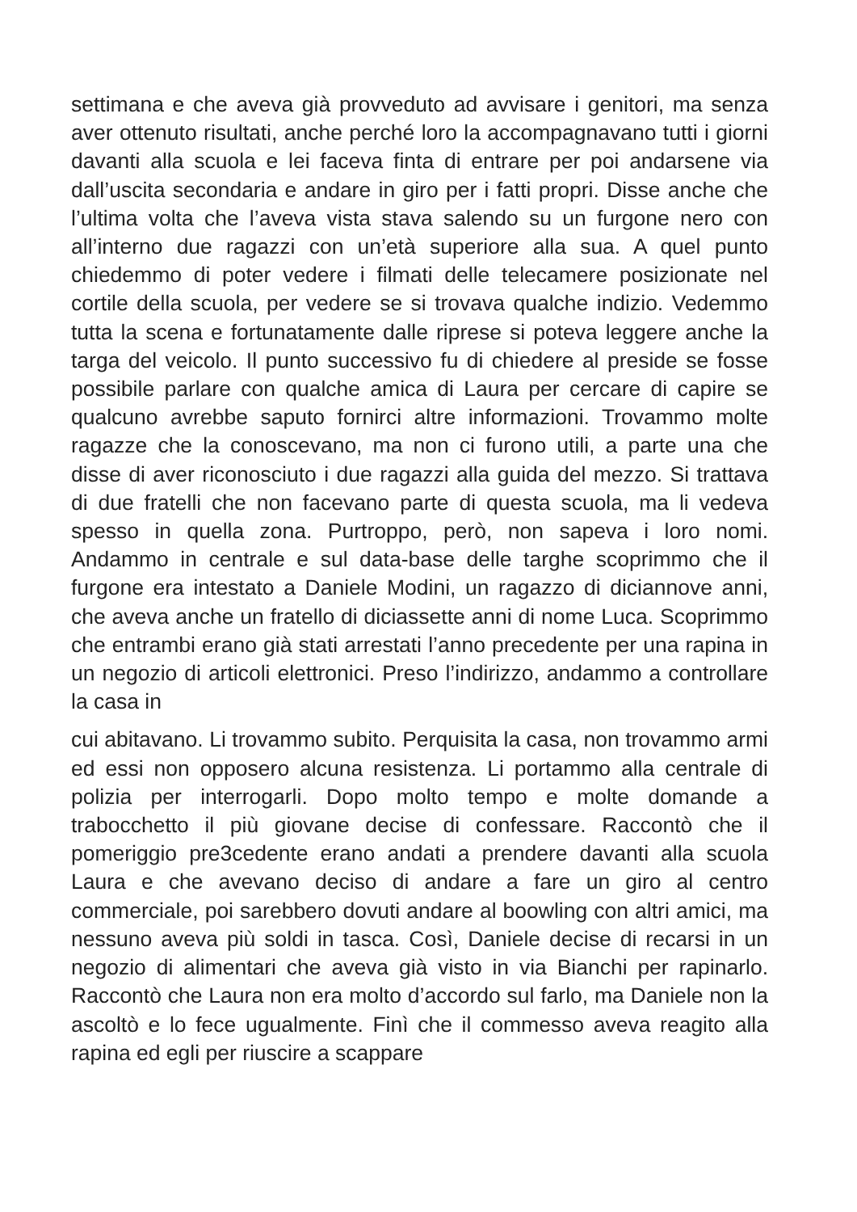settimana e che aveva già provveduto ad avvisare i genitori, ma senza aver ottenuto risultati, anche perché loro la accompagnavano tutti i giorni davanti alla scuola e lei faceva finta di entrare per poi andarsene via dall’uscita secondaria e andare in giro per i fatti propri. Disse anche che l’ultima volta che l’aveva vista stava salendo su un furgone nero con all’interno due ragazzi con un’età superiore alla sua. A quel punto chiedemmo di poter vedere i filmati delle telecamere posizionate nel cortile della scuola, per vedere se si trovava qualche indizio. Vedemmo tutta la scena e fortunatamente dalle riprese si poteva leggere anche la targa del veicolo. Il punto successivo fu di chiedere al preside se fosse possibile parlare con qualche amica di Laura per cercare di capire se qualcuno avrebbe saputo fornirci altre informazioni. Trovammo molte ragazze che la conoscevano, ma non ci furono utili, a parte una che disse di aver riconosciuto i due ragazzi alla guida del mezzo. Si trattava di due fratelli che non facevano parte di questa scuola, ma li vedeva spesso in quella zona. Purtroppo, però, non sapeva i loro nomi. Andammo in centrale e sul data-base delle targhe scoprimmo che il furgone era intestato a Daniele Modini, un ragazzo di diciannove anni, che aveva anche un fratello di diciassette anni di nome Luca. Scoprimmo che entrambi erano già stati arrestati l’anno precedente per una rapina in un negozio di articoli elettronici. Preso l’indirizzo, andammo a controllare la casa in
cui abitavano. Li trovammo subito. Perquisita la casa, non trovammo armi ed essi non opposero alcuna resistenza. Li portammo alla centrale di polizia per interrogarli. Dopo molto tempo e molte domande a trabocchetto il più giovane decise di confessare. Raccontò che il pomeriggio pre3cedente erano andati a prendere davanti alla scuola Laura e che avevano deciso di andare a fare un giro al centro commerciale, poi sarebbero dovuti andare al boowling con altri amici, ma nessuno aveva più soldi in tasca. Così, Daniele decise di recarsi in un negozio di alimentari che aveva già visto in via Bianchi per rapinarlo. Raccontò che Laura non era molto d’accordo sul farlo, ma Daniele non la ascoltò e lo fece ugualmente. Finì che il commesso aveva reagito alla rapina ed egli per riuscire a scappare